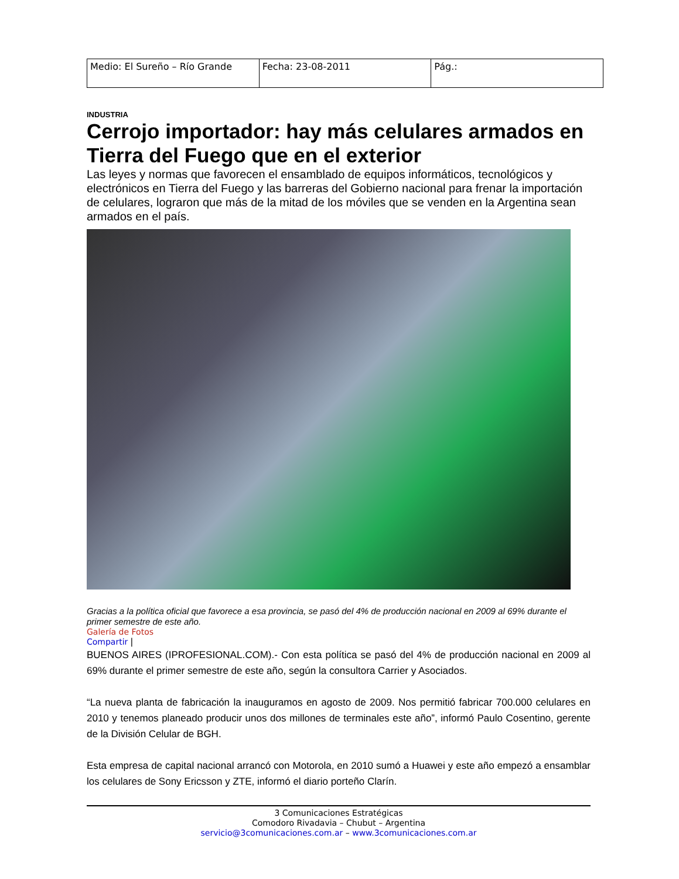| Medio: El Sureño – Río Grande | Fecha: 23-08-2011 | Pág.: |
INDUSTRIA
Cerrojo importador: hay más celulares armados en Tierra del Fuego que en el exterior
Las leyes y normas que favorecen el ensamblado de equipos informáticos, tecnológicos y electrónicos en Tierra del Fuego y las barreras del Gobierno nacional para frenar la importación de celulares, lograron que más de la mitad de los móviles que se venden en la Argentina sean armados en el país.
Gracias a la política oficial que favorece a esa provincia, se pasó del 4% de producción nacional en 2009 al 69% durante el primer semestre de este año.
Galería de Fotos
Compartir |
BUENOS AIRES (IPROFESIONAL.COM).- Con esta política se pasó del 4% de producción nacional en 2009 al 69% durante el primer semestre de este año, según la consultora Carrier y Asociados.
“La nueva planta de fabricación la inauguramos en agosto de 2009. Nos permitió fabricar 700.000 celulares en 2010 y tenemos planeado producir unos dos millones de terminales este año”, informó Paulo Cosentino, gerente de la División Celular de BGH.
Esta empresa de capital nacional arrancó con Motorola, en 2010 sumó a Huawei y este año empezó a ensamblar los celulares de Sony Ericsson y ZTE, informó el diario porteño Clarín.
3 Comunicaciones Estratégicas
Comodoro Rivadavia – Chubut – Argentina
servicio@3comunicaciones.com.ar – www.3comunicaciones.com.ar